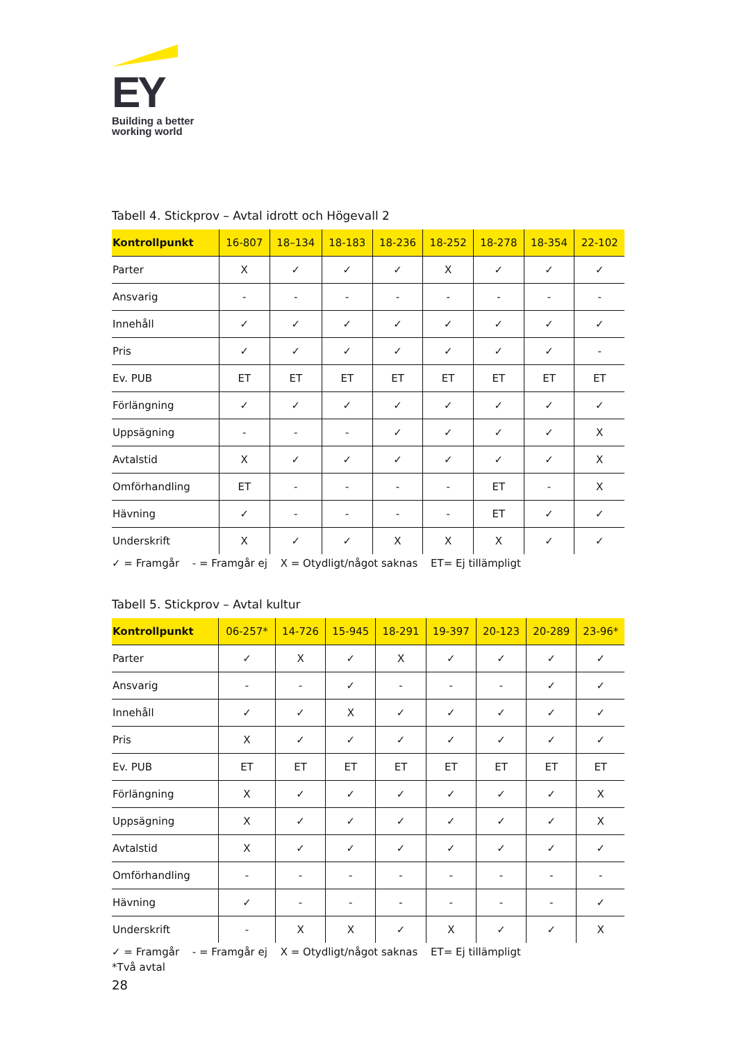EY
Building a better
working world
Tabell 4. Stickprov – Avtal idrott och Högevall 2
| Kontrollpunkt | 16-807 | 18–134 | 18-183 | 18-236 | 18-252 | 18-278 | 18-354 | 22-102 |
| --- | --- | --- | --- | --- | --- | --- | --- | --- |
| Parter | X | ✓ | ✓ | ✓ | X | ✓ | ✓ | ✓ |
| Ansvarig | - | - | - | - | - | - | - | - |
| Innehåll | ✓ | ✓ | ✓ | ✓ | ✓ | ✓ | ✓ | ✓ |
| Pris | ✓ | ✓ | ✓ | ✓ | ✓ | ✓ | ✓ | - |
| Ev. PUB | ET | ET | ET | ET | ET | ET | ET | ET |
| Förlängning | ✓ | ✓ | ✓ | ✓ | ✓ | ✓ | ✓ | ✓ |
| Uppsägning | - | - | - | ✓ | ✓ | ✓ | ✓ | X |
| Avtalstid | X | ✓ | ✓ | ✓ | ✓ | ✓ | ✓ | X |
| Omförhandling | ET | - | - | - | - | ET | - | X |
| Hävning | ✓ | - | - | - | - | ET | ✓ | ✓ |
| Underskrift | X | ✓ | ✓ | X | X | X | ✓ | ✓ |
✓ = Framgår - = Framgår ej X = Otydligt/något saknas ET= Ej tillämpligt
Tabell 5. Stickprov – Avtal kultur
| Kontrollpunkt | 06-257* | 14-726 | 15-945 | 18-291 | 19-397 | 20-123 | 20-289 | 23-96* |
| --- | --- | --- | --- | --- | --- | --- | --- | --- |
| Parter | ✓ | X | ✓ | X | ✓ | ✓ | ✓ | ✓ |
| Ansvarig | - | - | ✓ | - | - | - | ✓ | ✓ |
| Innehåll | ✓ | ✓ | X | ✓ | ✓ | ✓ | ✓ | ✓ |
| Pris | X | ✓ | ✓ | ✓ | ✓ | ✓ | ✓ | ✓ |
| Ev. PUB | ET | ET | ET | ET | ET | ET | ET | ET |
| Förlängning | X | ✓ | ✓ | ✓ | ✓ | ✓ | ✓ | X |
| Uppsägning | X | ✓ | ✓ | ✓ | ✓ | ✓ | ✓ | X |
| Avtalstid | X | ✓ | ✓ | ✓ | ✓ | ✓ | ✓ | ✓ |
| Omförhandling | - | - | - | - | - | - | - | - |
| Hävning | ✓ | - | - | - | - | - | - | ✓ |
| Underskrift | - | X | X | ✓ | X | ✓ | ✓ | X |
✓ = Framgår - = Framgår ej X = Otydligt/något saknas ET= Ej tillämpligt
*Två avtal
28